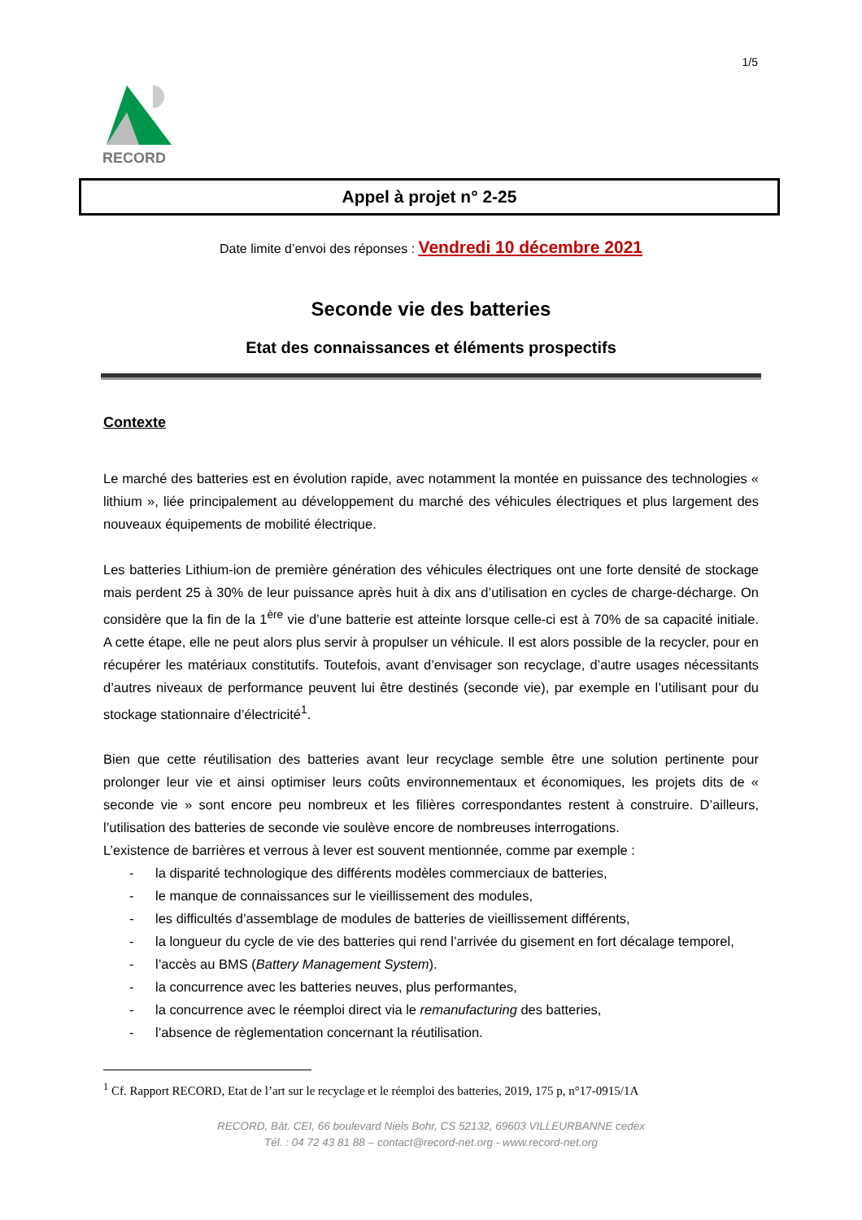1/5
RECORD
Appel à projet n° 2-25
Date limite d’envoi des réponses : Vendredi 10 décembre 2021
Seconde vie des batteries
Etat des connaissances et éléments prospectifs
Contexte
Le marché des batteries est en évolution rapide, avec notamment la montée en puissance des technologies « lithium », liée principalement au développement du marché des véhicules électriques et plus largement des nouveaux équipements de mobilité électrique.
Les batteries Lithium-ion de première génération des véhicules électriques ont une forte densité de stockage mais perdent 25 à 30% de leur puissance après huit à dix ans d’utilisation en cycles de charge-décharge. On considère que la fin de la 1<sup>ère</sup> vie d’une batterie est atteinte lorsque celle-ci est à 70% de sa capacité initiale. A cette étape, elle ne peut alors plus servir à propulser un véhicule. Il est alors possible de la recycler, pour en récupérer les matériaux constitutifs. Toutefois, avant d’envisager son recyclage, d’autre usages nécessitants d’autres niveaux de performance peuvent lui être destinés (seconde vie), par exemple en l’utilisant pour du stockage stationnaire d’électricité<sup>1</sup>.
Bien que cette réutilisation des batteries avant leur recyclage semble être une solution pertinente pour prolonger leur vie et ainsi optimiser leurs coûts environnementaux et économiques, les projets dits de « seconde vie » sont encore peu nombreux et les filières correspondantes restent à construire. D’ailleurs, l’utilisation des batteries de seconde vie soulève encore de nombreuses interrogations.
L’existence de barrières et verrous à lever est souvent mentionnée, comme par exemple :
- la disparité technologique des différents modèles commerciaux de batteries,
- le manque de connaissances sur le vieillissement des modules,
- les difficultés d’assemblage de modules de batteries de vieillissement différents,
- la longueur du cycle de vie des batteries qui rend l’arrivée du gisement en fort décalage temporel,
- l’accès au BMS (Battery Management System).
- la concurrence avec les batteries neuves, plus performantes,
- la concurrence avec le réemploi direct via le remanufacturing des batteries,
- l’absence de règlementation concernant la réutilisation.
<sup>1</sup> Cf. Rapport RECORD, Etat de l’art sur le recyclage et le réemploi des batteries, 2019, 175 p, n°17-0915/1A
RECORD, Bât. CEI, 66 boulevard Niels Bohr, CS 52132, 69603 VILLEURBANNE cedex
Tél. : 04 72 43 81 88 – contact@record-net.org - www.record-net.org